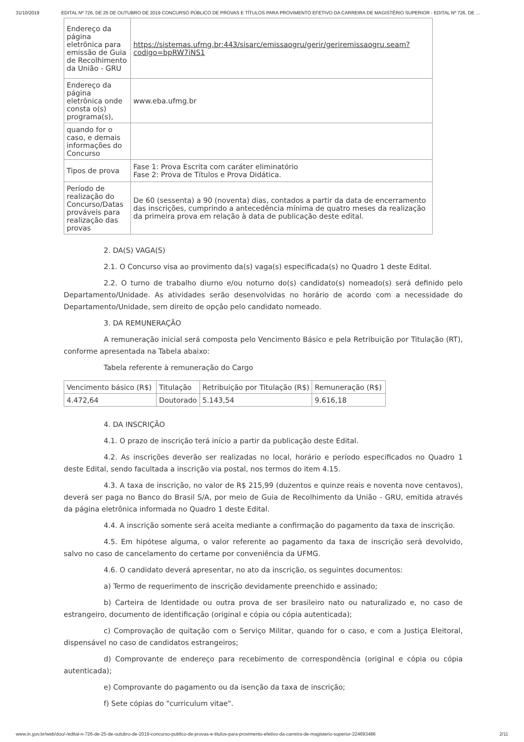31/10/2019 EDITAL Nº 726, DE 25 DE OUTUBRO DE 2019 CONCURSO PÚBLICO DE PROVAS E TÍTULOS PARA PROVIMENTO EFETIVO DA CARREIRA DE MAGISTÉRIO SUPERIOR - EDITAL Nº 726, DE …
| Endereço da página eletrônica para emissão de Guia de Recolhimento da União - GRU | https://sistemas.ufmg.br:443/sisarc/emissaogru/gerir/geriremissaogru.seam?codigo=bpRW7iNS1 |
| Endereço da página eletrônica onde consta o(s) programa(s), | www.eba.ufmg.br |
| quando for o caso, e demais informações do Concurso | |
| Tipos de prova | Fase 1: Prova Escrita com caráter eliminatório Fase 2: Prova de Títulos e Prova Didática. |
| Período de realização do Concurso/Datas prováveis para realização das provas | De 60 (sessenta) a 90 (noventa) dias, contados a partir da data de encerramento das inscrições, cumprindo a antecedência mínima de quatro meses da realização da primeira prova em relação à data de publicação deste edital. |
2. DA(S) VAGA(S)
2.1. O Concurso visa ao provimento da(s) vaga(s) especificada(s) no Quadro 1 deste Edital.
2.2. O turno de trabalho diurno e/ou noturno do(s) candidato(s) nomeado(s) será definido pelo Departamento/Unidade. As atividades serão desenvolvidas no horário de acordo com a necessidade do Departamento/Unidade, sem direito de opção pelo candidato nomeado.
3. DA REMUNERAÇÃO
A remuneração inicial será composta pelo Vencimento Básico e pela Retribuição por Titulação (RT), conforme apresentada na Tabela abaixo:
Tabela referente à remuneração do Cargo
| Vencimento básico (R$) | Titulação | Retribuição por Titulação (R$) | Remuneração (R$) |
| --- | --- | --- | --- |
| 4.472,64 | Doutorado | 5.143,54 | 9.616,18 |
4. DA INSCRIÇÃO
4.1. O prazo de inscrição terá início a partir da publicação deste Edital.
4.2. As inscrições deverão ser realizadas no local, horário e período especificados no Quadro 1 deste Edital, sendo facultada a inscrição via postal, nos termos do item 4.15.
4.3. A taxa de inscrição, no valor de R$ 215,99 (duzentos e quinze reais e noventa nove centavos), deverá ser paga no Banco do Brasil S/A, por meio de Guia de Recolhimento da União - GRU, emitida através da página eletrônica informada no Quadro 1 deste Edital.
4.4. A inscrição somente será aceita mediante a confirmação do pagamento da taxa de inscrição.
4.5. Em hipótese alguma, o valor referente ao pagamento da taxa de inscrição será devolvido, salvo no caso de cancelamento do certame por conveniência da UFMG.
4.6. O candidato deverá apresentar, no ato da inscrição, os seguintes documentos:
a) Termo de requerimento de inscrição devidamente preenchido e assinado;
b) Carteira de Identidade ou outra prova de ser brasileiro nato ou naturalizado e, no caso de estrangeiro, documento de identificação (original e cópia ou cópia autenticada);
c) Comprovação de quitação com o Serviço Militar, quando for o caso, e com a Justiça Eleitoral, dispensável no caso de candidatos estrangeiros;
d) Comprovante de endereço para recebimento de correspondência (original e cópia ou cópia autenticada);
e) Comprovante do pagamento ou da isenção da taxa de inscrição;
f) Sete cópias do "curriculum vitae".
www.in.gov.br/web/dou/-/edital-n-726-de-25-de-outubro-de-2019-concurso-publico-de-provas-e-titulos-para-provimento-efetivo-da-carreira-de-magisterio-superior-224693486 2/11